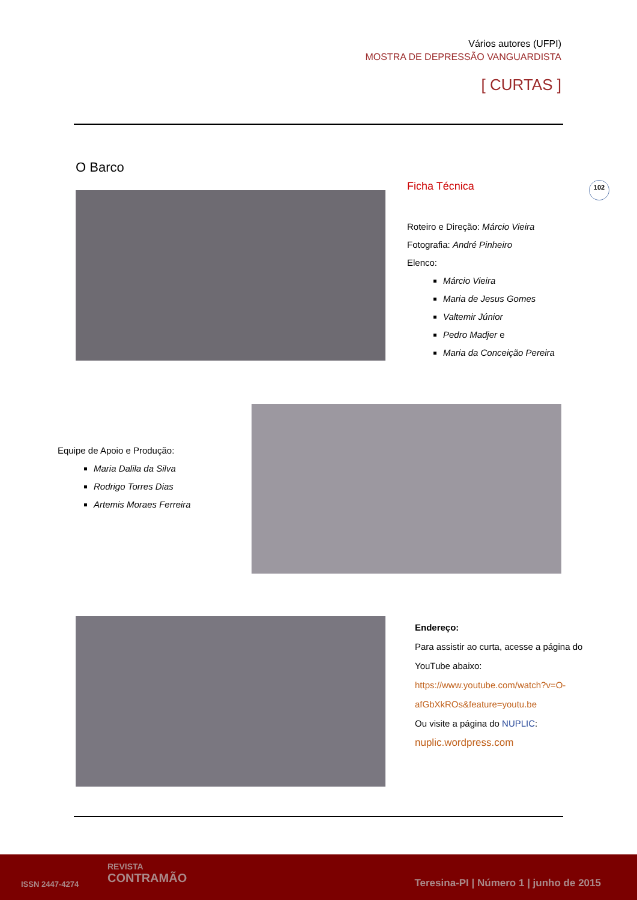Vários autores (UFPI)
MOSTRA DE DEPRESSÃO VANGUARDISTA
[ CURTAS ]
O Barco
Ficha Técnica
Roteiro e Direção: Márcio Vieira
Fotografia: André Pinheiro
Elenco:
Márcio Vieira
Maria de Jesus Gomes
Valtemir Júnior
Pedro Madjer e
Maria da Conceição Pereira
102
Equipe de Apoio e Produção:
Maria Dalila da Silva
Rodrigo Torres Dias
Artemis Moraes Ferreira
Endereço:
Para assistir ao curta, acesse a página do YouTube abaixo:
https://www.youtube.com/watch?v=O-afGbXkROs&feature=youtu.be
Ou visite a página do NUPLIC:
nuplic.wordpress.com
ISSN 2447-4274
REVISTA
CONTRAMÃO
Teresina-PI | Número 1 | junho de 2015